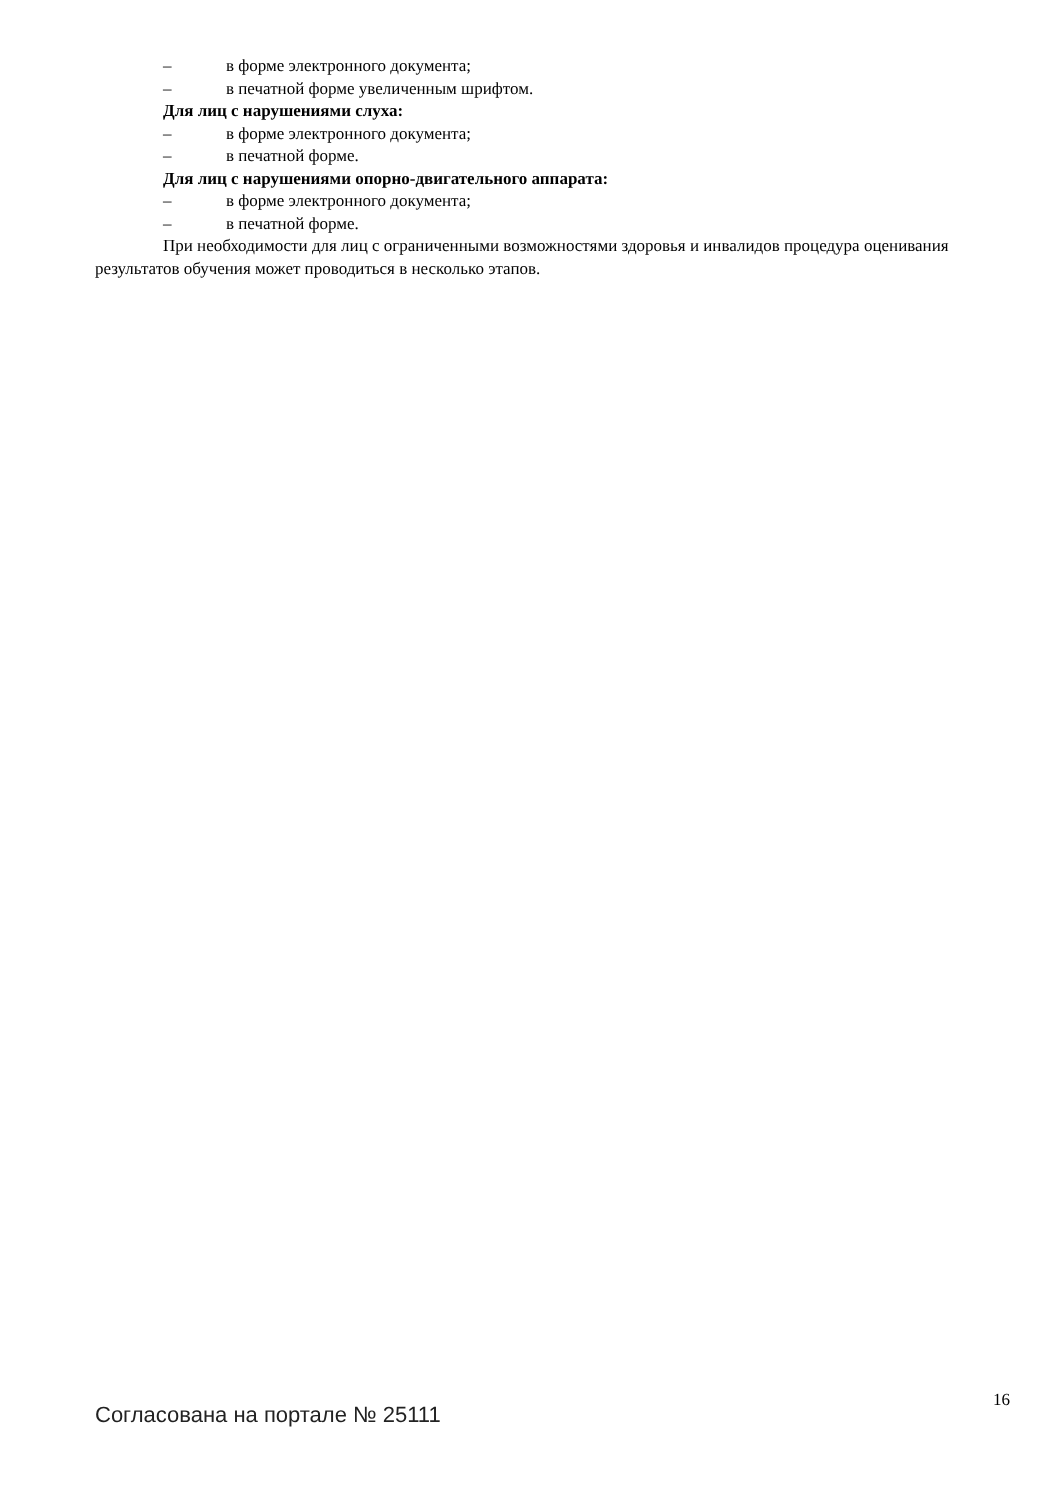– в форме электронного документа;
– в печатной форме увеличенным шрифтом.
Для лиц с нарушениями слуха:
– в форме электронного документа;
– в печатной форме.
Для лиц с нарушениями опорно-двигательного аппарата:
– в форме электронного документа;
– в печатной форме.
При необходимости для лиц с ограниченными возможностями здоровья и инвалидов процедура оценивания результатов обучения может проводиться в несколько этапов.
Согласована на портале № 25111
16